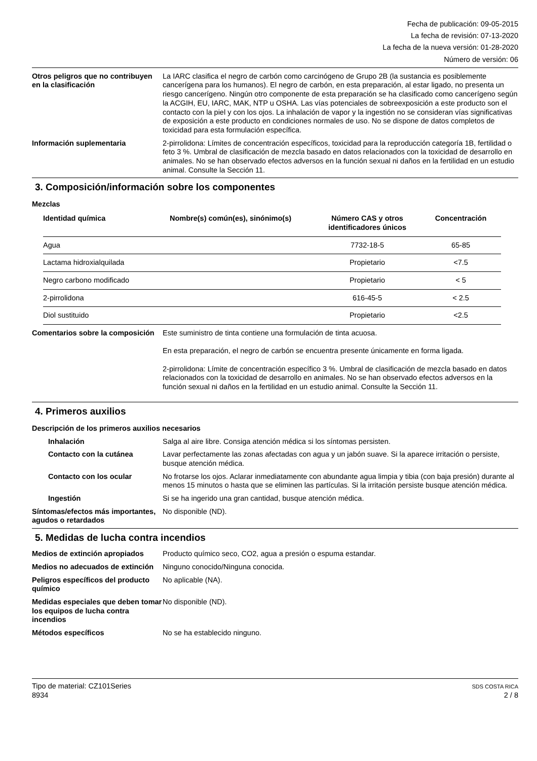Fecha de publicación: 09-05-2015
La fecha de revisión: 07-13-2020
La fecha de la nueva versión: 01-28-2020
Número de versión: 06
Otros peligros que no contribuyen en la clasificación
La IARC clasifica el negro de carbón como carcinógeno de Grupo 2B (la sustancia es posiblemente cancerígena para los humanos). El negro de carbón, en esta preparación, al estar ligado, no presenta un riesgo cancerígeno. Ningún otro componente de esta preparación se ha clasificado como cancerígeno según la ACGIH, EU, IARC, MAK, NTP u OSHA. Las vías potenciales de sobreexposición a este producto son el contacto con la piel y con los ojos. La inhalación de vapor y la ingestión no se consideran vías significativas de exposición a este producto en condiciones normales de uso. No se dispone de datos completos de toxicidad para esta formulación específica.
Información suplementaria 2-pirrolidona: Límites de concentración específicos, toxicidad para la reproducción categoría 1B, fertilidad o feto 3 %. Umbral de clasificación de mezcla basado en datos relacionados con la toxicidad de desarrollo en animales. No se han observado efectos adversos en la función sexual ni daños en la fertilidad en un estudio animal. Consulte la Sección 11.
3. Composición/información sobre los componentes
Mezclas
| Identidad química | Nombre(s) común(es), sinónimo(s) | Número CAS y otros identificadores únicos | Concentración |
| --- | --- | --- | --- |
| Agua | | 7732-18-5 | 65-85 |
| Lactama hidroxialquilada | | Propietario | <7.5 |
| Negro carbono modificado | | Propietario | < 5 |
| 2-pirrolidona | | 616-45-5 | < 2.5 |
| Diol sustituido | | Propietario | <2.5 |
Comentarios sobre la composición
Este suministro de tinta contiene una formulación de tinta acuosa.
En esta preparación, el negro de carbón se encuentra presente únicamente en forma ligada.
2-pirrolidona: Límite de concentración específico 3 %. Umbral de clasificación de mezcla basado en datos relacionados con la toxicidad de desarrollo en animales. No se han observado efectos adversos en la función sexual ni daños en la fertilidad en un estudio animal. Consulte la Sección 11.
4. Primeros auxilios
Descripción de los primeros auxilios necesarios
Inhalación Salga al aire libre. Consiga atención médica si los síntomas persisten.
Contacto con la cutánea Lavar perfectamente las zonas afectadas con agua y un jabón suave. Si la aparece irritación o persiste, busque atención médica.
Contacto con los ocular No frotarse los ojos. Aclarar inmediatamente con abundante agua limpia y tibia (con baja presión) durante al menos 15 minutos o hasta que se eliminen las partículas. Si la irritación persiste busque atención médica.
Ingestión Si se ha ingerido una gran cantidad, busque atención médica.
Síntomas/efectos más importantes, agudos o retardados
No disponible (ND).
5. Medidas de lucha contra incendios
Medios de extinción apropiados
Producto químico seco, CO2, agua a presión o espuma estandar.
Medios no adecuados de extinción
Ninguno conocido/Ninguna conocida.
Peligros específicos del producto químico
No aplicable (NA).
Medidas especiales que deben tomar los equipos de lucha contra incendios
No disponible (ND).
Métodos específicos No se ha establecido ninguno.
Tipo de material: CZ101Series
8934
SDS COSTA RICA
2 / 8